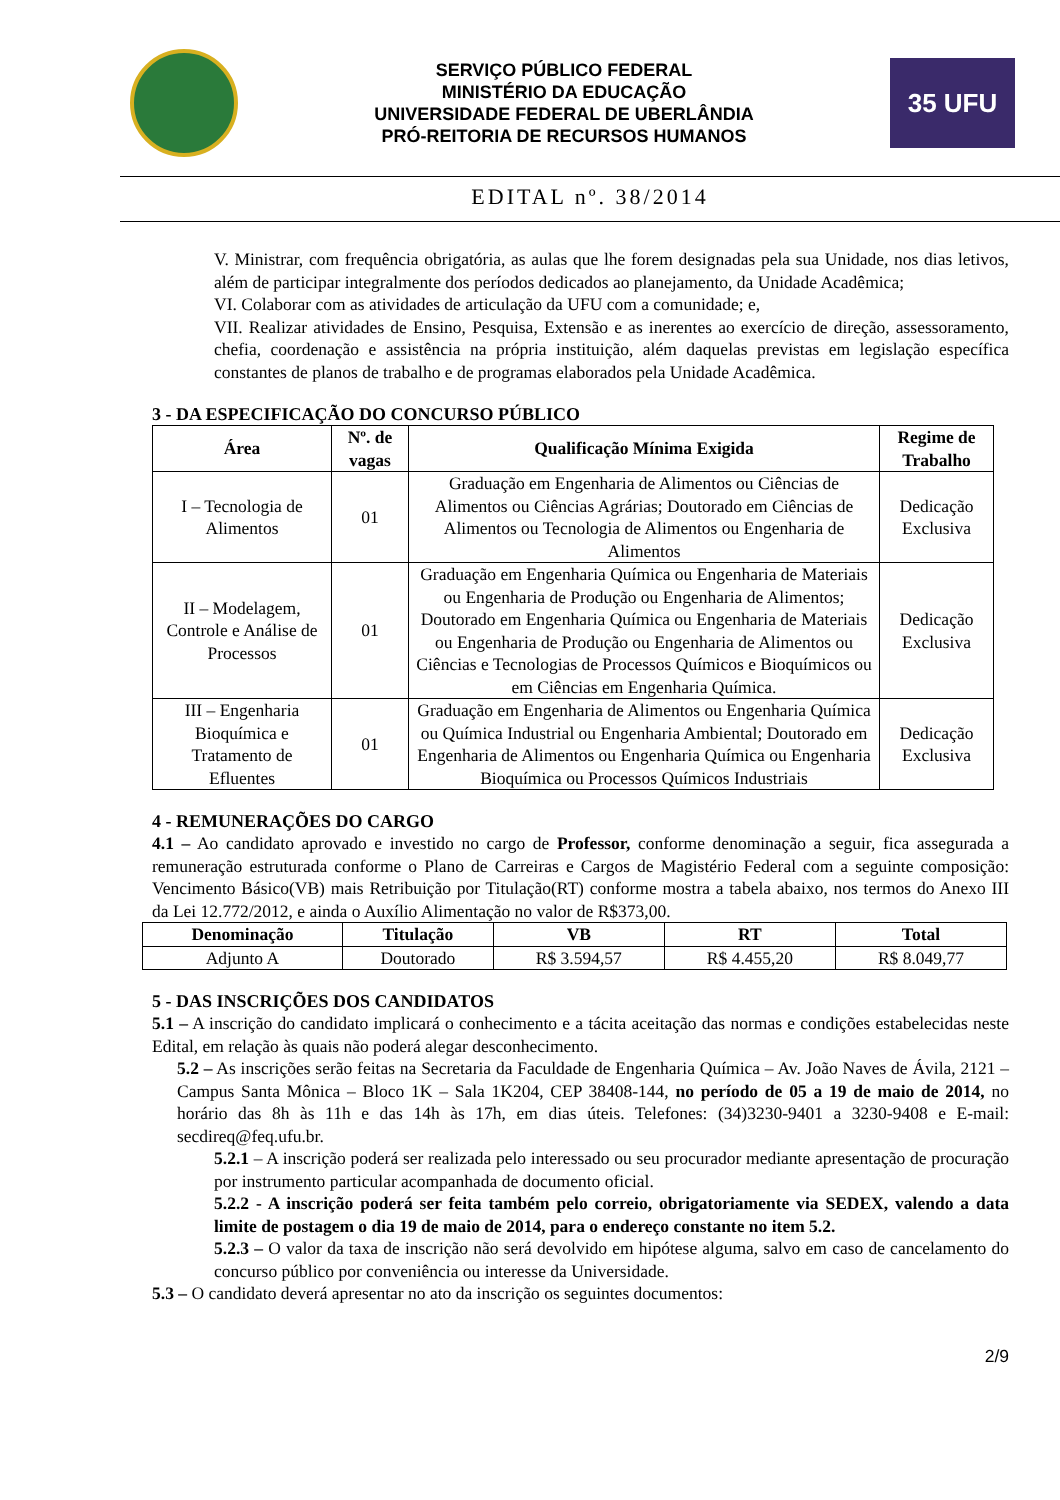SERVIÇO PÚBLICO FEDERAL
MINISTÉRIO DA EDUCAÇÃO
UNIVERSIDADE FEDERAL DE UBERLÂNDIA
PRÓ-REITORIA DE RECURSOS HUMANOS
35 UFU
EDITAL nº. 38/2014
V. Ministrar, com frequência obrigatória, as aulas que lhe forem designadas pela sua Unidade, nos dias letivos, além de participar integralmente dos períodos dedicados ao planejamento, da Unidade Acadêmica;
VI. Colaborar com as atividades de articulação da UFU com a comunidade; e,
VII. Realizar atividades de Ensino, Pesquisa, Extensão e as inerentes ao exercício de direção, assessoramento, chefia, coordenação e assistência na própria instituição, além daquelas previstas em legislação específica constantes de planos de trabalho e de programas elaborados pela Unidade Acadêmica.
3 - DA ESPECIFICAÇÃO DO CONCURSO PÚBLICO
| Área | Nº. de vagas | Qualificação Mínima Exigida | Regime de Trabalho |
| --- | --- | --- | --- |
| I – Tecnologia de Alimentos | 01 | Graduação em Engenharia de Alimentos ou Ciências de Alimentos ou Ciências Agrárias; Doutorado em Ciências de Alimentos ou Tecnologia de Alimentos ou Engenharia de Alimentos | Dedicação Exclusiva |
| II – Modelagem, Controle e Análise de Processos | 01 | Graduação em Engenharia Química ou Engenharia de Materiais ou Engenharia de Produção ou Engenharia de Alimentos; Doutorado em Engenharia Química ou Engenharia de Materiais ou Engenharia de Produção ou Engenharia de Alimentos ou Ciências e Tecnologias de Processos Químicos e Bioquímicos ou em Ciências em Engenharia Química. | Dedicação Exclusiva |
| III – Engenharia Bioquímica e Tratamento de Efluentes | 01 | Graduação em Engenharia de Alimentos ou Engenharia Química ou Química Industrial ou Engenharia Ambiental; Doutorado em Engenharia de Alimentos ou Engenharia Química ou Engenharia Bioquímica ou Processos Químicos Industriais | Dedicação Exclusiva |
4 - REMUNERAÇÕES DO CARGO
4.1 – Ao candidato aprovado e investido no cargo de Professor, conforme denominação a seguir, fica assegurada a remuneração estruturada conforme o Plano de Carreiras e Cargos de Magistério Federal com a seguinte composição: Vencimento Básico(VB) mais Retribuição por Titulação(RT) conforme mostra a tabela abaixo, nos termos do Anexo III da Lei 12.772/2012, e ainda o Auxílio Alimentação no valor de R$373,00.
| Denominação | Titulação | VB | RT | Total |
| --- | --- | --- | --- | --- |
| Adjunto A | Doutorado | R$ 3.594,57 | R$ 4.455,20 | R$ 8.049,77 |
5 - DAS INSCRIÇÕES DOS CANDIDATOS
5.1 – A inscrição do candidato implicará o conhecimento e a tácita aceitação das normas e condições estabelecidas neste Edital, em relação às quais não poderá alegar desconhecimento.
5.2 – As inscrições serão feitas na Secretaria da Faculdade de Engenharia Química – Av. João Naves de Ávila, 2121 – Campus Santa Mônica – Bloco 1K – Sala 1K204, CEP 38408-144, no período de 05 a 19 de maio de 2014, no horário das 8h às 11h e das 14h às 17h, em dias úteis. Telefones: (34)3230-9401 a 3230-9408 e E-mail: secdireq@feq.ufu.br.
5.2.1 – A inscrição poderá ser realizada pelo interessado ou seu procurador mediante apresentação de procuração por instrumento particular acompanhada de documento oficial.
5.2.2 - A inscrição poderá ser feita também pelo correio, obrigatoriamente via SEDEX, valendo a data limite de postagem o dia 19 de maio de 2014, para o endereço constante no item 5.2.
5.2.3 – O valor da taxa de inscrição não será devolvido em hipótese alguma, salvo em caso de cancelamento do concurso público por conveniência ou interesse da Universidade.
5.3 – O candidato deverá apresentar no ato da inscrição os seguintes documentos:
2/9